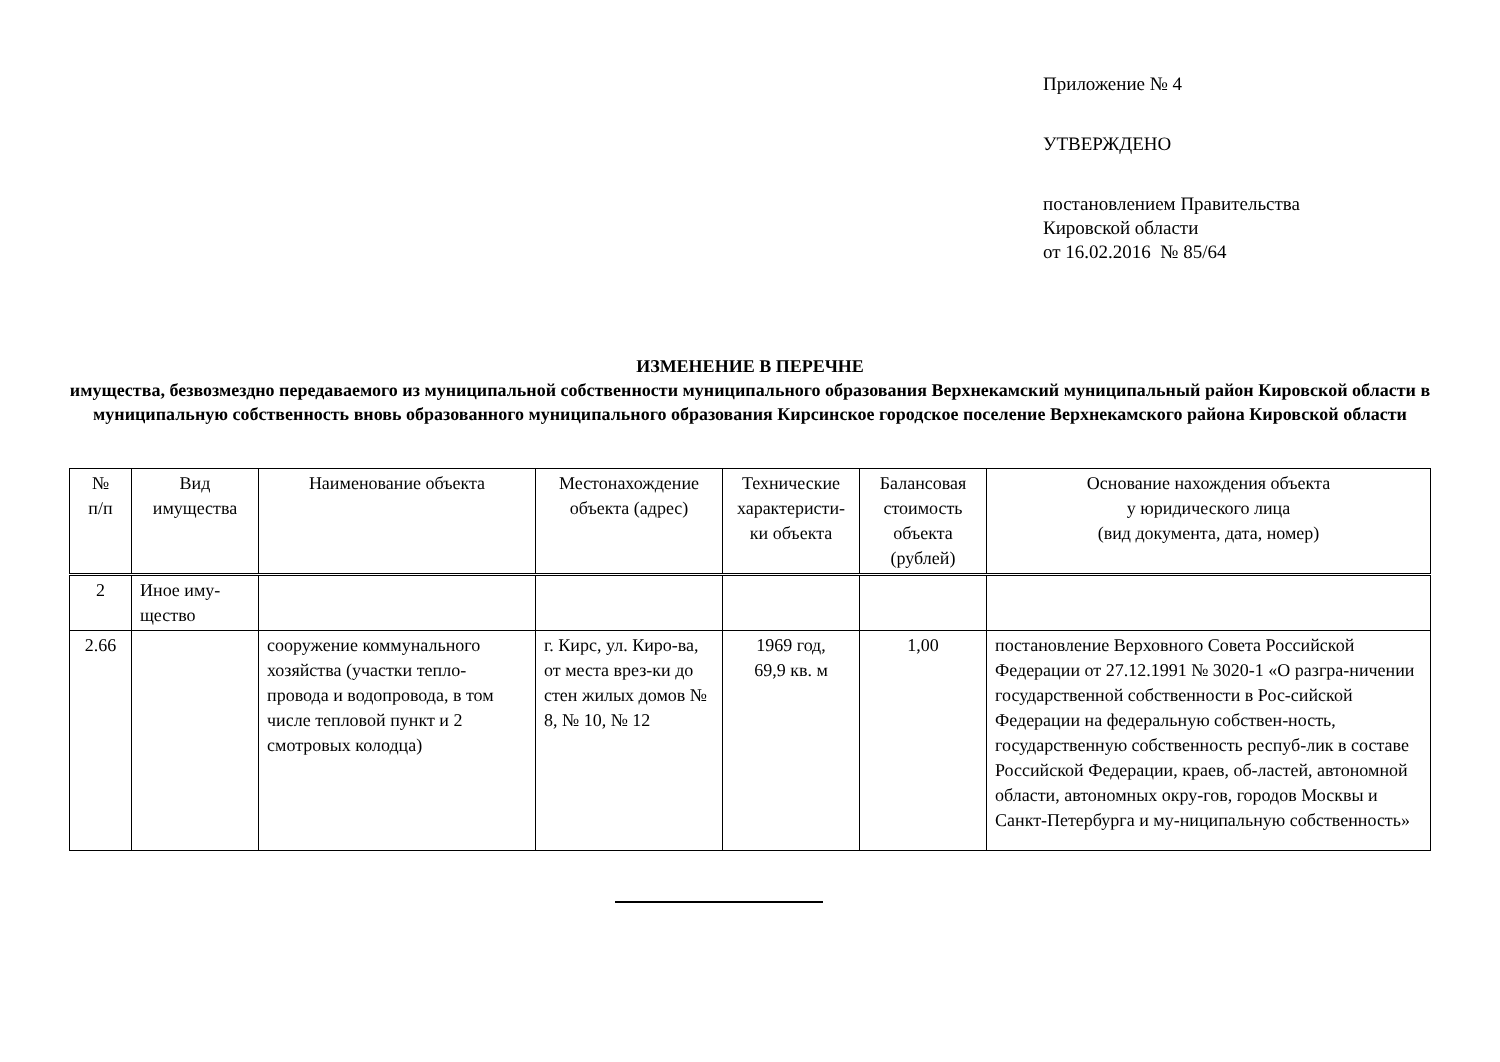Приложение № 4
УТВЕРЖДЕНО
постановлением Правительства
Кировской области
от 16.02.2016 № 85/64
ИЗМЕНЕНИЕ В ПЕРЕЧНЕ
имущества, безвозмездно передаваемого из муниципальной собственности муниципального образования Верхнекамский муниципальный район Кировской области в муниципальную собственность вновь образованного муниципального образования Кирсинское городское поселение Верхнекамского района Кировской области
| № п/п | Вид имущества | Наименование объекта | Местонахождение объекта (адрес) | Технические характеристи-ки объекта | Балансовая стоимость объекта (рублей) | Основание нахождения объекта у юридического лица (вид документа, дата, номер) |
| --- | --- | --- | --- | --- | --- | --- |
| 2 | Иное иму-щество | | | | | |
| 2.66 | | сооружение коммунального хозяйства (участки тепло-провода и водопровода, в том числе тепловой пункт и 2 смотровых колодца) | г. Кирс, ул. Киро-ва, от места врез-ки до стен жилых домов № 8, № 10, № 12 | 1969 год, 69,9 кв. м | 1,00 | постановление Верховного Совета Российской Федерации от 27.12.1991 № 3020-1 «О разгра-ничении государственной собственности в Рос-сийской Федерации на федеральную собствен-ность, государственную собственность респуб-лик в составе Российской Федерации, краев, об-ластей, автономной области, автономных окру-гов, городов Москвы и Санкт-Петербурга и му-ниципальную собственность» |